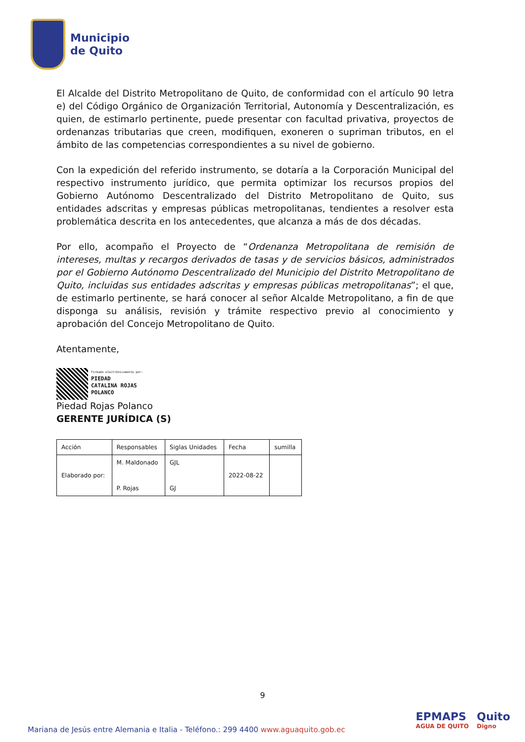Municipio
de Quito
El Alcalde del Distrito Metropolitano de Quito, de conformidad con el artículo 90 letra e) del Código Orgánico de Organización Territorial, Autonomía y Descentralización, es quien, de estimarlo pertinente, puede presentar con facultad privativa, proyectos de ordenanzas tributarias que creen, modifiquen, exoneren o supriman tributos, en el ámbito de las competencias correspondientes a su nivel de gobierno.
Con la expedición del referido instrumento, se dotaría a la Corporación Municipal del respectivo instrumento jurídico, que permita optimizar los recursos propios del Gobierno Autónomo Descentralizado del Distrito Metropolitano de Quito, sus entidades adscritas y empresas públicas metropolitanas, tendientes a resolver esta problemática descrita en los antecedentes, que alcanza a más de dos décadas.
Por ello, acompaño el Proyecto de “Ordenanza Metropolitana de remisión de intereses, multas y recargos derivados de tasas y de servicios básicos, administrados por el Gobierno Autónomo Descentralizado del Municipio del Distrito Metropolitano de Quito, incluidas sus entidades adscritas y empresas públicas metropolitanas”; el que, de estimarlo pertinente, se hará conocer al señor Alcalde Metropolitano, a fin de que disponga su análisis, revisión y trámite respectivo previo al conocimiento y aprobación del Concejo Metropolitano de Quito.
Atentamente,
Firmado electrónicamente por:
PIEDAD
CATALINA ROJAS
POLANCO
Piedad Rojas Polanco
GERENTE JURÍDICA (S)
| Acción | Responsables | Siglas Unidades | Fecha | sumilla |
| Elaborado por: | M. Maldonado P. Rojas | GJL GJ | 2022-08-22 | |
9
Mariana de Jesús entre Alemania e Italia - Teléfono.: 299 4400 www.aguaquito.gob.ec
EPMAPS
AGUA DE QUITO
Quito
Digno